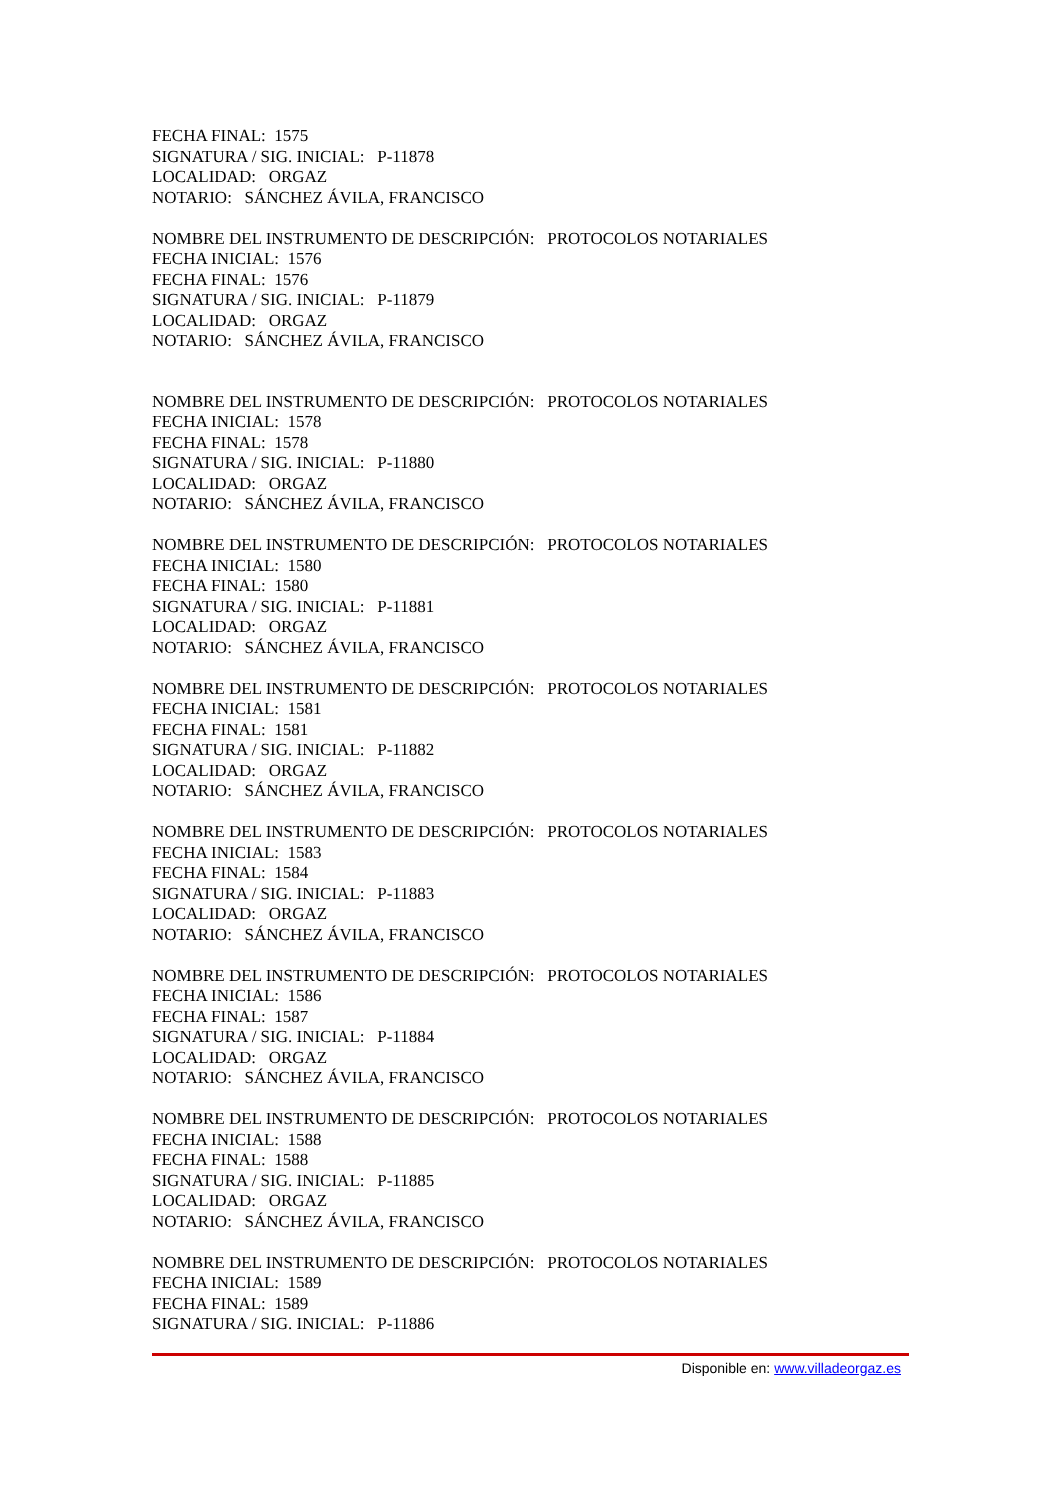FECHA FINAL: 1575
SIGNATURA / SIG. INICIAL: P-11878
LOCALIDAD: ORGAZ
NOTARIO: SÁNCHEZ ÁVILA, FRANCISCO
NOMBRE DEL INSTRUMENTO DE DESCRIPCIÓN: PROTOCOLOS NOTARIALES
FECHA INICIAL: 1576
FECHA FINAL: 1576
SIGNATURA / SIG. INICIAL: P-11879
LOCALIDAD: ORGAZ
NOTARIO: SÁNCHEZ ÁVILA, FRANCISCO
NOMBRE DEL INSTRUMENTO DE DESCRIPCIÓN: PROTOCOLOS NOTARIALES
FECHA INICIAL: 1578
FECHA FINAL: 1578
SIGNATURA / SIG. INICIAL: P-11880
LOCALIDAD: ORGAZ
NOTARIO: SÁNCHEZ ÁVILA, FRANCISCO
NOMBRE DEL INSTRUMENTO DE DESCRIPCIÓN: PROTOCOLOS NOTARIALES
FECHA INICIAL: 1580
FECHA FINAL: 1580
SIGNATURA / SIG. INICIAL: P-11881
LOCALIDAD: ORGAZ
NOTARIO: SÁNCHEZ ÁVILA, FRANCISCO
NOMBRE DEL INSTRUMENTO DE DESCRIPCIÓN: PROTOCOLOS NOTARIALES
FECHA INICIAL: 1581
FECHA FINAL: 1581
SIGNATURA / SIG. INICIAL: P-11882
LOCALIDAD: ORGAZ
NOTARIO: SÁNCHEZ ÁVILA, FRANCISCO
NOMBRE DEL INSTRUMENTO DE DESCRIPCIÓN: PROTOCOLOS NOTARIALES
FECHA INICIAL: 1583
FECHA FINAL: 1584
SIGNATURA / SIG. INICIAL: P-11883
LOCALIDAD: ORGAZ
NOTARIO: SÁNCHEZ ÁVILA, FRANCISCO
NOMBRE DEL INSTRUMENTO DE DESCRIPCIÓN: PROTOCOLOS NOTARIALES
FECHA INICIAL: 1586
FECHA FINAL: 1587
SIGNATURA / SIG. INICIAL: P-11884
LOCALIDAD: ORGAZ
NOTARIO: SÁNCHEZ ÁVILA, FRANCISCO
NOMBRE DEL INSTRUMENTO DE DESCRIPCIÓN: PROTOCOLOS NOTARIALES
FECHA INICIAL: 1588
FECHA FINAL: 1588
SIGNATURA / SIG. INICIAL: P-11885
LOCALIDAD: ORGAZ
NOTARIO: SÁNCHEZ ÁVILA, FRANCISCO
NOMBRE DEL INSTRUMENTO DE DESCRIPCIÓN: PROTOCOLOS NOTARIALES
FECHA INICIAL: 1589
FECHA FINAL: 1589
SIGNATURA / SIG. INICIAL: P-11886
Disponible en: www.villadeorgaz.es